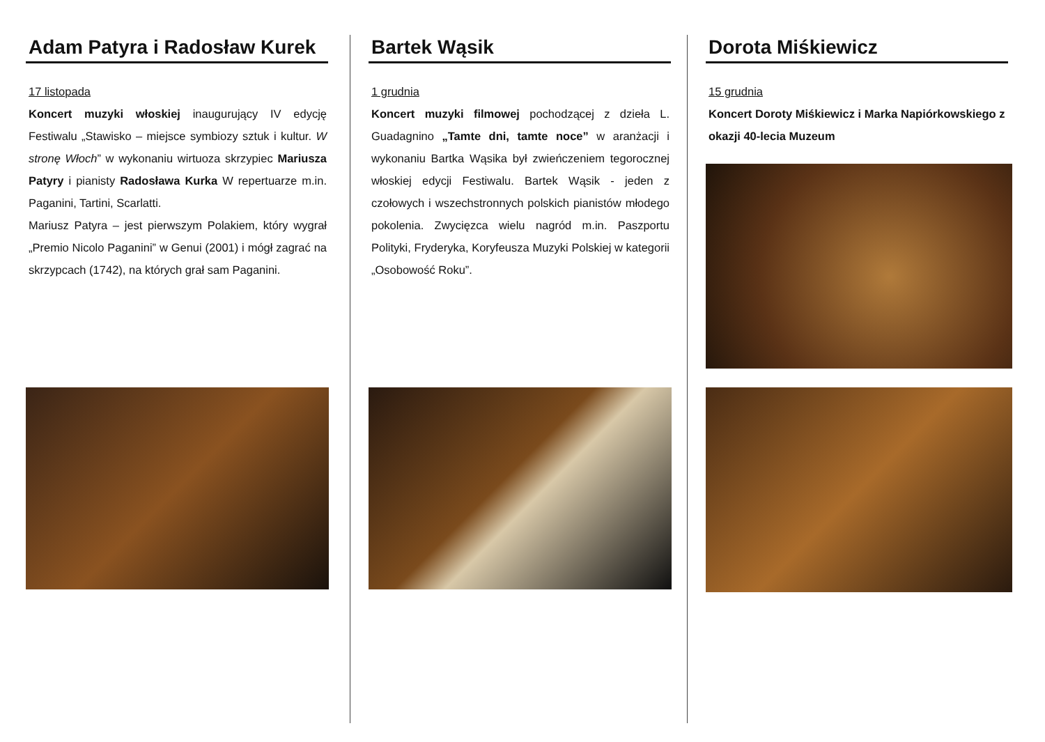Adam Patyra i Radosław Kurek
17 listopada
Koncert muzyki włoskiej inaugurujący IV edycję Festiwalu „Stawisko – miejsce symbiozy sztuk i kultur. W stronę Włoch” w wykonaniu wirtuoza skrzypiec Mariusza Patyry i pianisty Radosława Kurka W repertuarze m.in. Paganini, Tartini, Scarlatti.
Mariusz Patyra – jest pierwszym Polakiem, który wygrał „Premio Nicolo Paganini” w Genui (2001) i mógł zagrać na skrzypcach (1742), na których grał sam Paganini.
Bartek Wąsik
1 grudnia
Koncert muzyki filmowej pochodzącej z dzieła L. Guadagnino „Tamte dni, tamte noce” w aranżacji i wykonaniu Bartka Wąsika był zwieńczeniem tegorocznej włoskiej edycji Festiwalu. Bartek Wąsik - jeden z czołowych i wszechstronnych polskich pianistów młodego pokolenia. Zwycięzca wielu nagród m.in. Paszportu Polityki, Fryderyka, Koryfeusza Muzyki Polskiej w kategorii „Osobowość Roku”.
Dorota Miśkiewicz
15 grudnia
Koncert Doroty Miśkiewicz i Marka Napiórkowskiego z okazji 40-lecia Muzeum